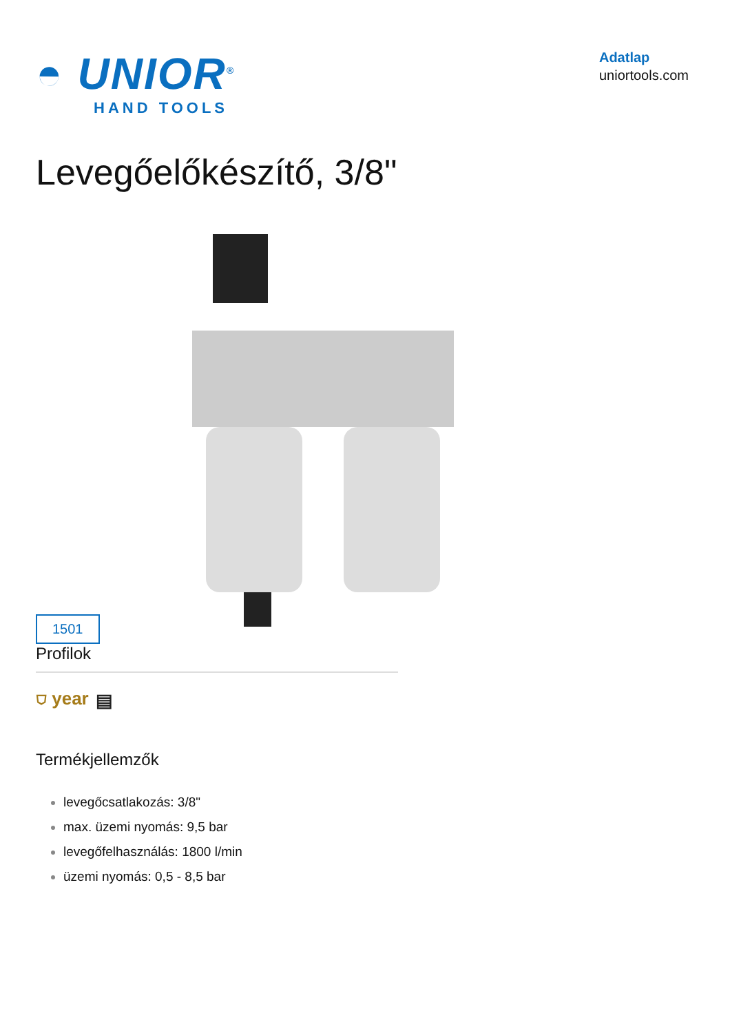◓ UNIOR<sup>®</sup>
HAND TOOLS
Adatlap
uniortools.com
Levegőelőkészítő, 3/8"
1501
Profilok
⛉ year ▤
Termékjellemzők
levegőcsatlakozás: 3/8"
max. üzemi nyomás: 9,5 bar
levegőfelhasználás: 1800 l/min
üzemi nyomás: 0,5 - 8,5 bar